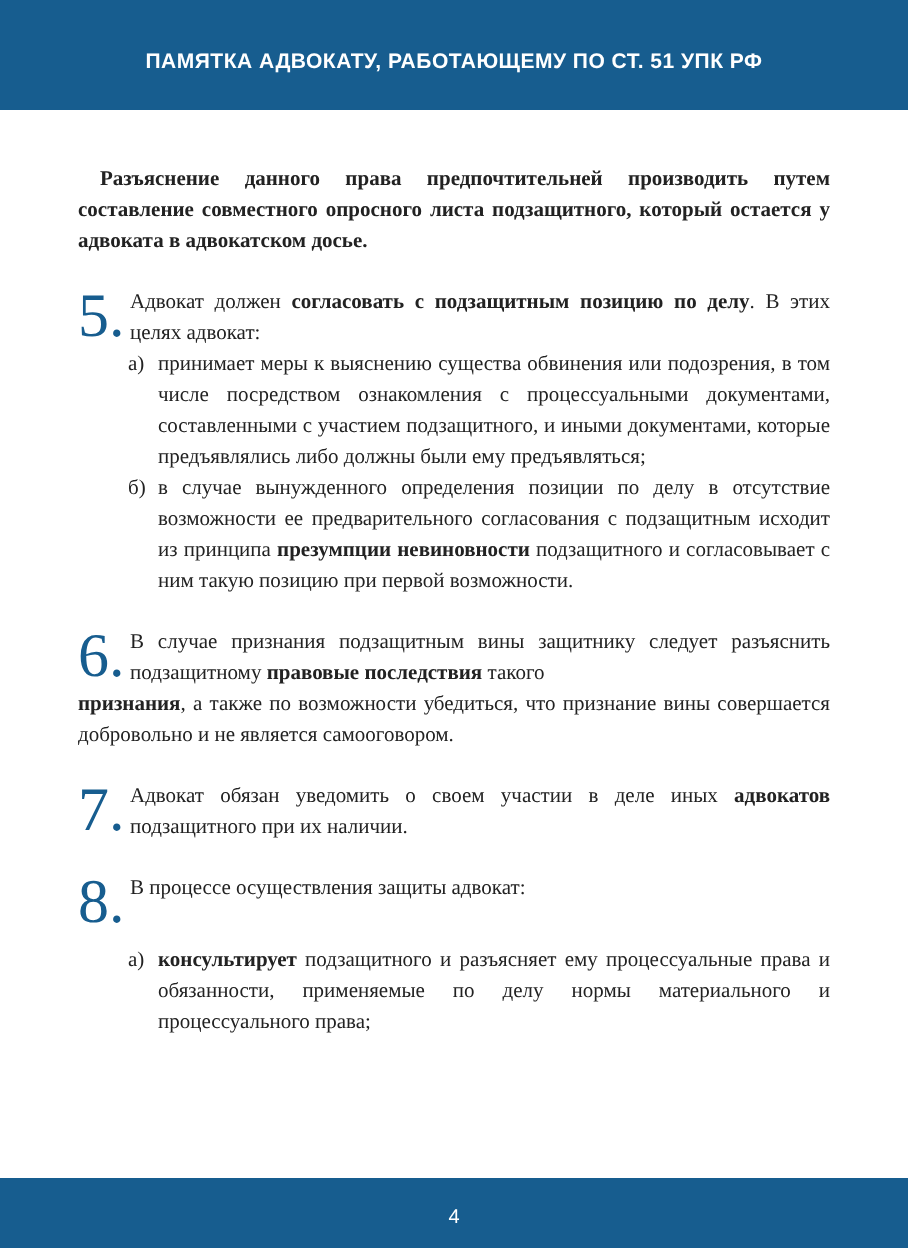ПАМЯТКА АДВОКАТУ, РАБОТАЮЩЕМУ ПО СТ. 51 УПК РФ
Разъяснение данного права предпочтительней производить путем составление совместного опросного листа подзащитного, который остается у адвоката в адвокатском досье.
5.
Адвокат должен согласовать с подзащитным позицию по делу. В этих целях адвокат:
а) принимает меры к выяснению существа обвинения или подозрения, в том числе посредством ознакомления с процессуальными документами, составленными с участием подзащитного, и иными документами, которые предъявлялись либо должны были ему предъявляться;
б) в случае вынужденного определения позиции по делу в отсутствие возможности ее предварительного согласования с подзащитным исходит из принципа презумпции невиновности подзащитного и согласовывает с ним такую позицию при первой возможности.
6.
В случае признания подзащитным вины защитнику следует разъяснить подзащитному правовые последствия такого
признания, а также по возможности убедиться, что признание вины совершается добровольно и не является самооговором.
7.
Адвокат обязан уведомить о своем участии в деле иных адвокатов подзащитного при их наличии.
8.
В процессе осуществления защиты адвокат:
а) консультирует подзащитного и разъясняет ему процессуальные права и обязанности, применяемые по делу нормы материального и процессуального права;
4